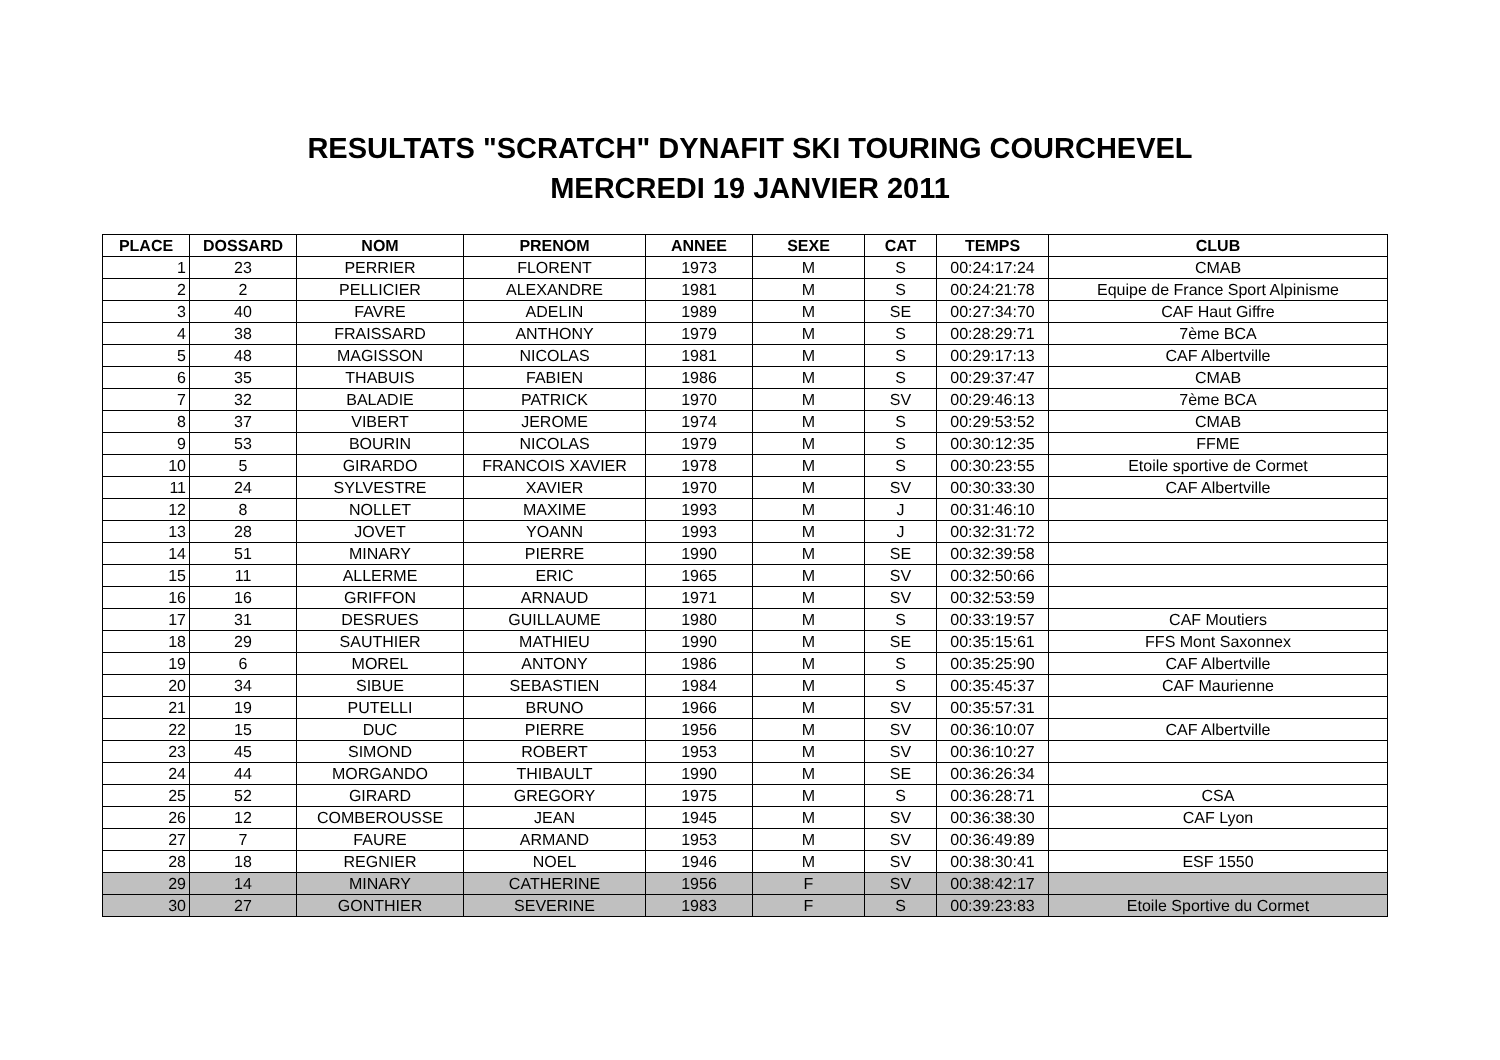RESULTATS "SCRATCH" DYNAFIT SKI TOURING COURCHEVEL
MERCREDI 19 JANVIER 2011
| PLACE | DOSSARD | NOM | PRENOM | ANNEE | SEXE | CAT | TEMPS | CLUB |
| --- | --- | --- | --- | --- | --- | --- | --- | --- |
| 1 | 23 | PERRIER | FLORENT | 1973 | M | S | 00:24:17:24 | CMAB |
| 2 | 2 | PELLICIER | ALEXANDRE | 1981 | M | S | 00:24:21:78 | Equipe de France Sport Alpinisme |
| 3 | 40 | FAVRE | ADELIN | 1989 | M | SE | 00:27:34:70 | CAF Haut Giffre |
| 4 | 38 | FRAISSARD | ANTHONY | 1979 | M | S | 00:28:29:71 | 7ème BCA |
| 5 | 48 | MAGISSON | NICOLAS | 1981 | M | S | 00:29:17:13 | CAF Albertville |
| 6 | 35 | THABUIS | FABIEN | 1986 | M | S | 00:29:37:47 | CMAB |
| 7 | 32 | BALADIE | PATRICK | 1970 | M | SV | 00:29:46:13 | 7ème BCA |
| 8 | 37 | VIBERT | JEROME | 1974 | M | S | 00:29:53:52 | CMAB |
| 9 | 53 | BOURIN | NICOLAS | 1979 | M | S | 00:30:12:35 | FFME |
| 10 | 5 | GIRARDO | FRANCOIS XAVIER | 1978 | M | S | 00:30:23:55 | Etoile sportive de Cormet |
| 11 | 24 | SYLVESTRE | XAVIER | 1970 | M | SV | 00:30:33:30 | CAF Albertville |
| 12 | 8 | NOLLET | MAXIME | 1993 | M | J | 00:31:46:10 | |
| 13 | 28 | JOVET | YOANN | 1993 | M | J | 00:32:31:72 | |
| 14 | 51 | MINARY | PIERRE | 1990 | M | SE | 00:32:39:58 | |
| 15 | 11 | ALLERME | ERIC | 1965 | M | SV | 00:32:50:66 | |
| 16 | 16 | GRIFFON | ARNAUD | 1971 | M | SV | 00:32:53:59 | |
| 17 | 31 | DESRUES | GUILLAUME | 1980 | M | S | 00:33:19:57 | CAF Moutiers |
| 18 | 29 | SAUTHIER | MATHIEU | 1990 | M | SE | 00:35:15:61 | FFS Mont Saxonnex |
| 19 | 6 | MOREL | ANTONY | 1986 | M | S | 00:35:25:90 | CAF Albertville |
| 20 | 34 | SIBUE | SEBASTIEN | 1984 | M | S | 00:35:45:37 | CAF Maurienne |
| 21 | 19 | PUTELLI | BRUNO | 1966 | M | SV | 00:35:57:31 | |
| 22 | 15 | DUC | PIERRE | 1956 | M | SV | 00:36:10:07 | CAF Albertville |
| 23 | 45 | SIMOND | ROBERT | 1953 | M | SV | 00:36:10:27 | |
| 24 | 44 | MORGANDO | THIBAULT | 1990 | M | SE | 00:36:26:34 | |
| 25 | 52 | GIRARD | GREGORY | 1975 | M | S | 00:36:28:71 | CSA |
| 26 | 12 | COMBEROUSSE | JEAN | 1945 | M | SV | 00:36:38:30 | CAF Lyon |
| 27 | 7 | FAURE | ARMAND | 1953 | M | SV | 00:36:49:89 | |
| 28 | 18 | REGNIER | NOEL | 1946 | M | SV | 00:38:30:41 | ESF 1550 |
| 29 | 14 | MINARY | CATHERINE | 1956 | F | SV | 00:38:42:17 | |
| 30 | 27 | GONTHIER | SEVERINE | 1983 | F | S | 00:39:23:83 | Etoile Sportive du Cormet |